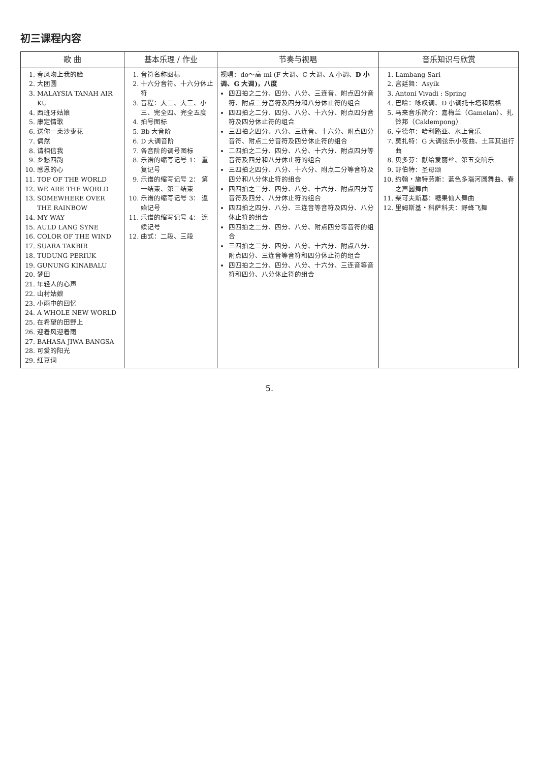初三课程内容
| 歌 曲 | 基本乐理 / 作业 | 节奏与视唱 | 音乐知识与欣赏 |
| --- | --- | --- | --- |
| 1. 春风吻上我的脸 2. 大团圆 3. MALAYSIA TANAH AIR KU 4. 西班牙姑娘 5. 康定情歌 6. 送你一束沙枣花 7. 偶然 8. 请相信我 9. 乡愁四韵 10. 感恩的心 11. TOP OF THE WORLD 12. WE ARE THE WORLD 13. SOMEWHERE OVER THE RAINBOW 14. MY WAY 15. AULD LANG SYNE 16. COLOR OF THE WIND 17. SUARA TAKBIR 18. TUDUNG PERIUK 19. GUNUNG KINABALU 20. 梦田 21. 年轻人的心声 22. 山村姑娘 23. 小雨中的回忆 24. A WHOLE NEW WORLD 25. 在希望的田野上 26. 迎着风迎着雨 27. BAHASA JIWA BANGSA 28. 可爱的阳光 29. 红豆词 | 1. 音符名称图标 2. 十六分音符、十六分休止符 3. 音程：大二、大三、小三、完全四、完全五度 4. 拍号图标 5. Bb 大音阶 6. D 大调音阶 7. 各音阶的调号图标 8. 乐谱的缩写记号 1： 重复记号 9. 乐谱的缩写记号 2： 第一结束、第二结束 10. 乐谱的缩写记号 3： 返始记号 11. 乐谱的缩写记号 4： 连续记号 12. 曲式：二段、三段 | 视唱：do～高 mi (F 大调、C 大调、A 小调、 D 小调、G 大调)，八度 四四拍之二分、四分、八分、三连音、附点四分音符、附点二分音符及四分和八分休止符的组合 四四拍之二分、四分、八分、十六分、附点四分音符及四分休止符的组合 三四拍之四分、八分、三连音、十六分、附点四分音符、附点二分音符及四分休止符的组合 二四拍之二分、四分、八分、十六分、附点四分等音符及四分和八分休止符的组合 三四拍之四分、八分、十六分、附点二分等音符及四分和八分休止符的组合 四四拍之二分、四分、八分、十六分、附点四分等音符及四分、八分休止符的组合 四四拍之四分、八分、三连音等音符及四分、八分休止符的组合 四四拍之二分、四分、八分、附点四分等音符的组合 三四拍之二分、四分、八分、十六分、附点八分、附点四分、三连音等音符和四分休止符的组合 四四拍之二分、四分、八分、十六分、三连音等音符和四分、八分休止符的组合 | 1. Lambang Sari 2. 宫廷舞：Asyik 3. Antoni Vivadi : Spring 4. 巴哈：咏叹调、D 小调托卡塔和赋格 5. 马来音乐简介：嘉梅兰（Gamelan）、扎铃邦（Caklempong） 6. 亨德尔：哈利路亚、水上音乐 7. 莫扎特：G 大调弦乐小夜曲、土耳其进行曲 8. 贝多芬：献给爱丽丝、第五交响乐 9. 舒伯特：圣母颂 10. 约翰・施特劳斯：蓝色多瑙河圆舞曲、春之声圆舞曲 11. 柴可夫斯基：糖果仙人舞曲 12. 里姆斯基・科萨科夫：野蜂飞舞 |
5.